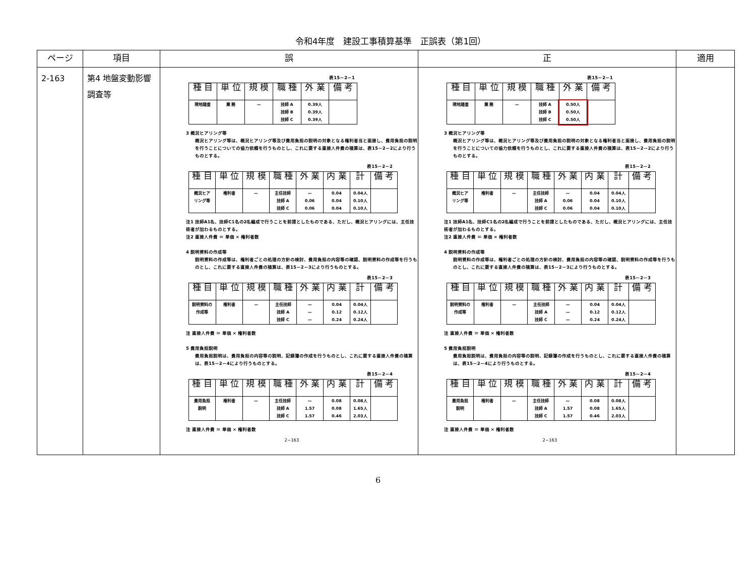令和4年度　建設工事積算基準　正誤表（第1回）
| ページ | 項目 | 誤 | 正 | 適用 |
| --- | --- | --- | --- | --- |
| 2-163 | 第4 地盤変動影響調査等 | 表15－2－1 / 種 目 / 単 位 / 規 模 / 職 種 / 外 業 / 備 考 / / --- / --- / --- / --- / --- / --- / / 現地踏査 / 業 務 / — / 技師 A 技師 B 技師 C / 0.39人 0.39人 0.39人 / / 3 概況ヒアリング等 概況ヒアリング等は、概況ヒアリング等及び費用負担の説明の対象となる権利者当と面接し、費用負担の説明を行うことについての協力依頼を行うものとし、これに要する直接人件費の積算は、表15－2－2により行うものとする。 表15－2－2 / 種 目 / 単 位 / 規 模 / 職 種 / 外 業 / 内 業 / 計 / 備 考 / / --- / --- / --- / --- / --- / --- / --- / --- / / 概況ヒア リング等 / 権利者 / — / 主任技師 技師 A 技師 C / — 0.06 0.06 / 0.04 0.04 0.04 / 0.04人 0.10人 0.10人 / / 注1 技師A1名、技師C1名の2名編成で行うことを前提としたものである、ただし、概況ヒアリングには、主任技術者が加わるものとする。 注2 直接人件費 ＝ 単価 × 権利者数 4 説明資料の作成等 説明資料の作成等は、権利者ごとの処理の方針の検討、費用負担の内容等の確認、説明資料の作成等を行うものとし、これに要する直接人件費の積算は、表15－2－3により行うものとする。 表15－2－3 / 種 目 / 単 位 / 規 模 / 職 種 / 外 業 / 内 業 / 計 / 備 考 / / --- / --- / --- / --- / --- / --- / --- / --- / / 説明資料の 作成等 / 権利者 / — / 主任技師 技師 A 技師 C / — — — / 0.04 0.12 0.24 / 0.04人 0.12人 0.24人 / / 注 直接人件費 ＝ 単価 × 権利者数 5 費用負担説明 費用負担説明は、費用負担の内容等の説明、記録簿の作成を行うものとし、これに要する直接人件費の積算は、表15－2－4により行うものとする。 表15－2－4 / 種 目 / 単 位 / 規 模 / 職 種 / 外 業 / 内 業 / 計 / 備 考 / / --- / --- / --- / --- / --- / --- / --- / --- / / 費用負担 説明 / 権利者 / — / 主任技師 技師 A 技師 C / — 1.57 1.57 / 0.08 0.08 0.46 / 0.08人 1.65人 2.03人 / / 注 直接人件費 ＝ 単価 × 権利者数 2−163 | 表15－2－1 / 種 目 / 単 位 / 規 模 / 職 種 / 外 業 / 備 考 / / --- / --- / --- / --- / --- / --- / / 現地踏査 / 業 務 / — / 技師 A 技師 B 技師 C / 0.50人 0.50人 0.50人 / / 3 概況ヒアリング等 概況ヒアリング等は、概況ヒアリング等及び費用負担の説明の対象となる権利者当と面接し、費用負担の説明を行うことについての協力依頼を行うものとし、これに要する直接人件費の積算は、表15－2－2により行うものとする。 表15－2－2 / 種 目 / 単 位 / 規 模 / 職 種 / 外 業 / 内 業 / 計 / 備 考 / / --- / --- / --- / --- / --- / --- / --- / --- / / 概況ヒア リング等 / 権利者 / — / 主任技師 技師 A 技師 C / — 0.06 0.06 / 0.04 0.04 0.04 / 0.04人 0.10人 0.10人 / / 注1 技師A1名、技師C1名の2名編成で行うことを前提としたものである、ただし、概況ヒアリングには、主任技術者が加わるものとする。 注2 直接人件費 ＝ 単価 × 権利者数 4 説明資料の作成等 説明資料の作成等は、権利者ごとの処理の方針の検討、費用負担の内容等の確認、説明資料の作成等を行うものとし、これに要する直接人件費の積算は、表15－2－3により行うものとする。 表15－2－3 / 種 目 / 単 位 / 規 模 / 職 種 / 外 業 / 内 業 / 計 / 備 考 / / --- / --- / --- / --- / --- / --- / --- / --- / / 説明資料の 作成等 / 権利者 / — / 主任技師 技師 A 技師 C / — — — / 0.04 0.12 0.24 / 0.04人 0.12人 0.24人 / / 注 直接人件費 ＝ 単価 × 権利者数 5 費用負担説明 費用負担説明は、費用負担の内容等の説明、記録簿の作成を行うものとし、これに要する直接人件費の積算は、表15－2－4により行うものとする。 表15－2－4 / 種 目 / 単 位 / 規 模 / 職 種 / 外 業 / 内 業 / 計 / 備 考 / / --- / --- / --- / --- / --- / --- / --- / --- / / 費用負担 説明 / 権利者 / — / 主任技師 技師 A 技師 C / — 1.57 1.57 / 0.08 0.08 0.46 / 0.08人 1.65人 2.03人 / / 注 直接人件費 ＝ 単価 × 権利者数 2−163 | |
6